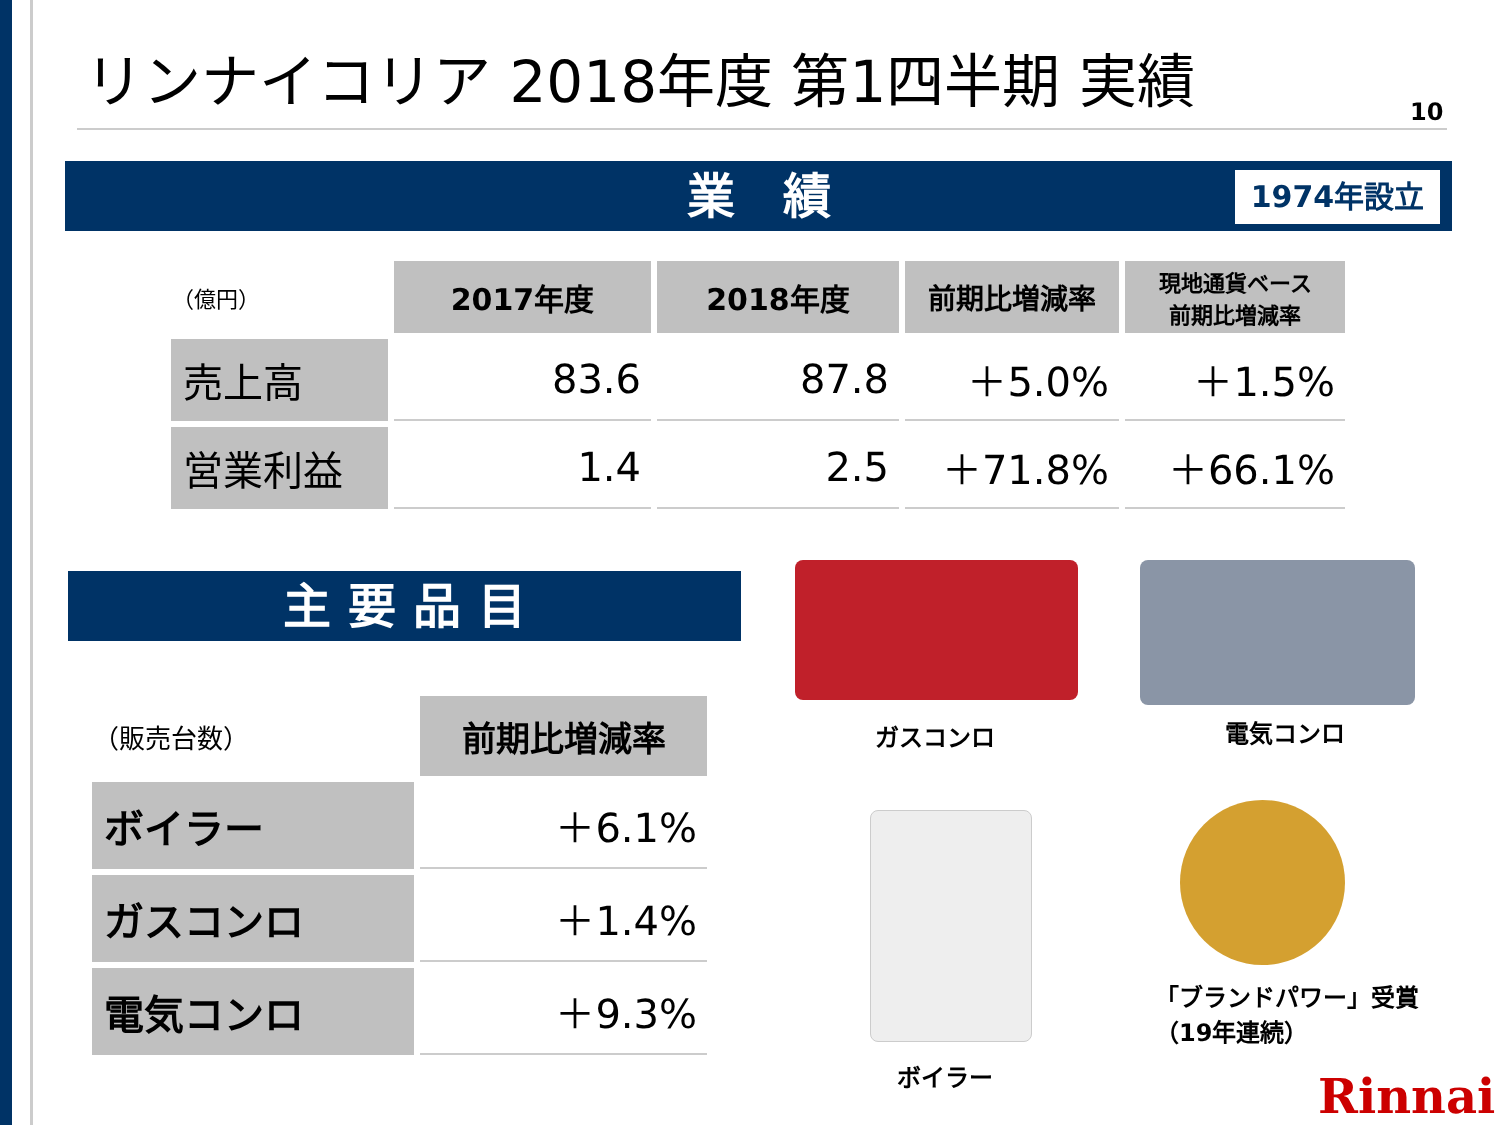リンナイコリア 2018年度 第1四半期 実績
10
業　績 1974年設立
| （億円） | 2017年度 | 2018年度 | 前期比増減率 | 現地通貨ベース 前期比増減率 |
| 売上高 | 83.6 | 87.8 | ＋5.0% | ＋1.5% |
| 営業利益 | 1.4 | 2.5 | ＋71.8% | ＋66.1% |
主 要 品 目
| （販売台数） | 前期比増減率 |
| ボイラー | ＋6.1% |
| ガスコンロ | ＋1.4% |
| 電気コンロ | ＋9.3% |
ガスコンロ 電気コンロ
ボイラー
「ブランドパワー」受賞
（19年連続）
Rinnai